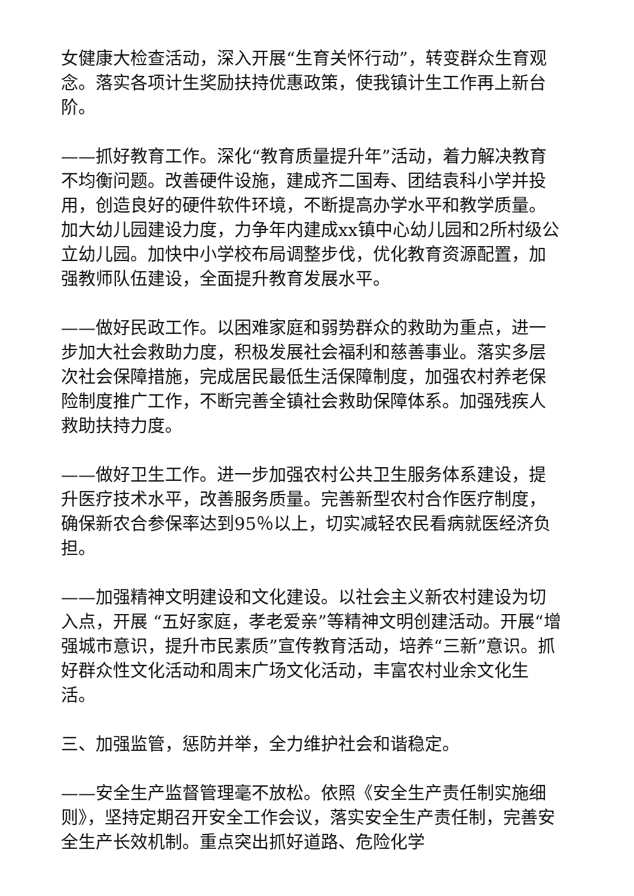女健康大检查活动，深入开展“生育关怀行动”，转变群众生育观念。落实各项计生奖励扶持优惠政策，使我镇计生工作再上新台阶。
——抓好教育工作。深化“教育质量提升年”活动，着力解决教育不均衡问题。改善硬件设施，建成齐二国寿、团结袁科小学并投用，创造良好的硬件软件环境，不断提高办学水平和教学质量。加大幼儿园建设力度，力争年内建成xx镇中心幼儿园和2所村级公立幼儿园。加快中小学校布局调整步伐，优化教育资源配置，加强教师队伍建设，全面提升教育发展水平。
——做好民政工作。以困难家庭和弱势群众的救助为重点，进一步加大社会救助力度，积极发展社会福利和慈善事业。落实多层次社会保障措施，完成居民最低生活保障制度，加强农村养老保险制度推广工作，不断完善全镇社会救助保障体系。加强残疾人救助扶持力度。
——做好卫生工作。进一步加强农村公共卫生服务体系建设，提升医疗技术水平，改善服务质量。完善新型农村合作医疗制度，确保新农合参保率达到95％以上，切实减轻农民看病就医经济负担。
——加强精神文明建设和文化建设。以社会主义新农村建设为切入点，开展 “五好家庭，孝老爱亲”等精神文明创建活动。开展“增强城市意识，提升市民素质”宣传教育活动，培养“三新”意识。抓好群众性文化活动和周末广场文化活动，丰富农村业余文化生活。
三、加强监管，惩防并举，全力维护社会和谐稳定。
——安全生产监督管理毫不放松。依照《安全生产责任制实施细则》，坚持定期召开安全工作会议，落实安全生产责任制，完善安全生产长效机制。重点突出抓好道路、危险化学